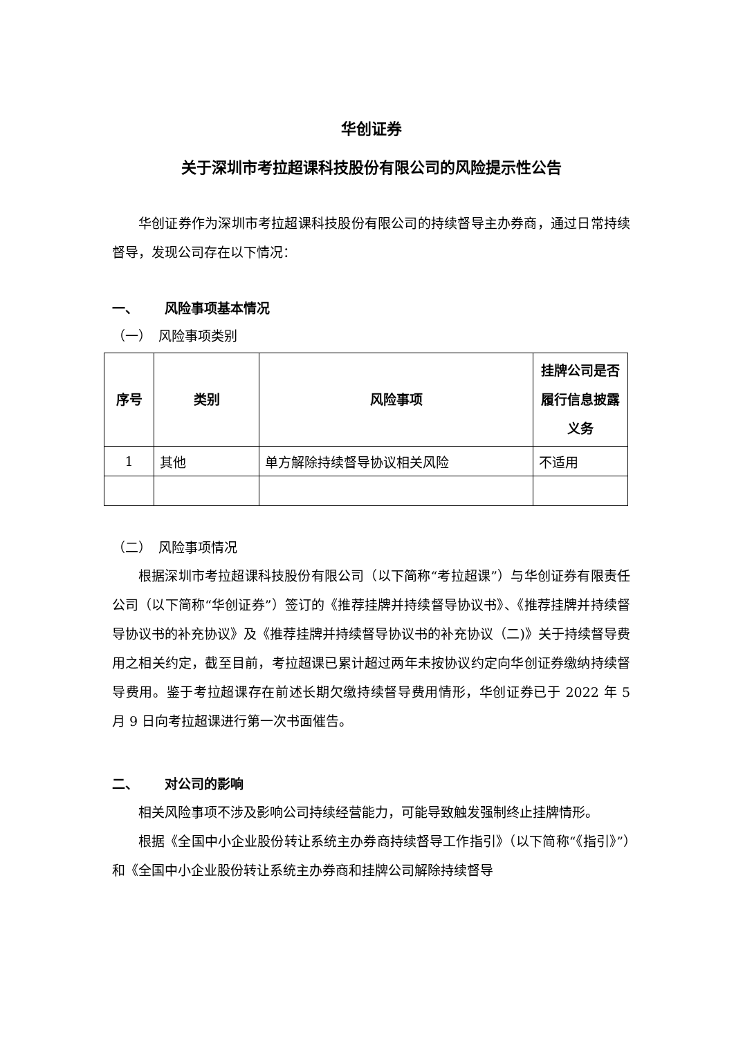华创证券
关于深圳市考拉超课科技股份有限公司的风险提示性公告
华创证券作为深圳市考拉超课科技股份有限公司的持续督导主办券商，通过日常持续督导，发现公司存在以下情况：
一、  风险事项基本情况
（一） 风险事项类别
| 序号 | 类别 | 风险事项 | 挂牌公司是否履行信息披露义务 |
| --- | --- | --- | --- |
| 1 | 其他 | 单方解除持续督导协议相关风险 | 不适用 |
（二） 风险事项情况
根据深圳市考拉超课科技股份有限公司（以下简称“考拉超课”）与华创证券有限责任公司（以下简称“华创证券”）签订的《推荐挂牌并持续督导协议书》、《推荐挂牌并持续督导协议书的补充协议》及《推荐挂牌并持续督导协议书的补充协议（二)》关于持续督导费用之相关约定，截至目前，考拉超课已累计超过两年未按协议约定向华创证券缴纳持续督导费用。鉴于考拉超课存在前述长期欠缴持续督导费用情形，华创证券已于 2022 年 5 月 9 日向考拉超课进行第一次书面催告。
二、  对公司的影响
相关风险事项不涉及影响公司持续经营能力，可能导致触发强制终止挂牌情形。
根据《全国中小企业股份转让系统主办券商持续督导工作指引》（以下简称“《指引》”）和《全国中小企业股份转让系统主办券商和挂牌公司解除持续督导